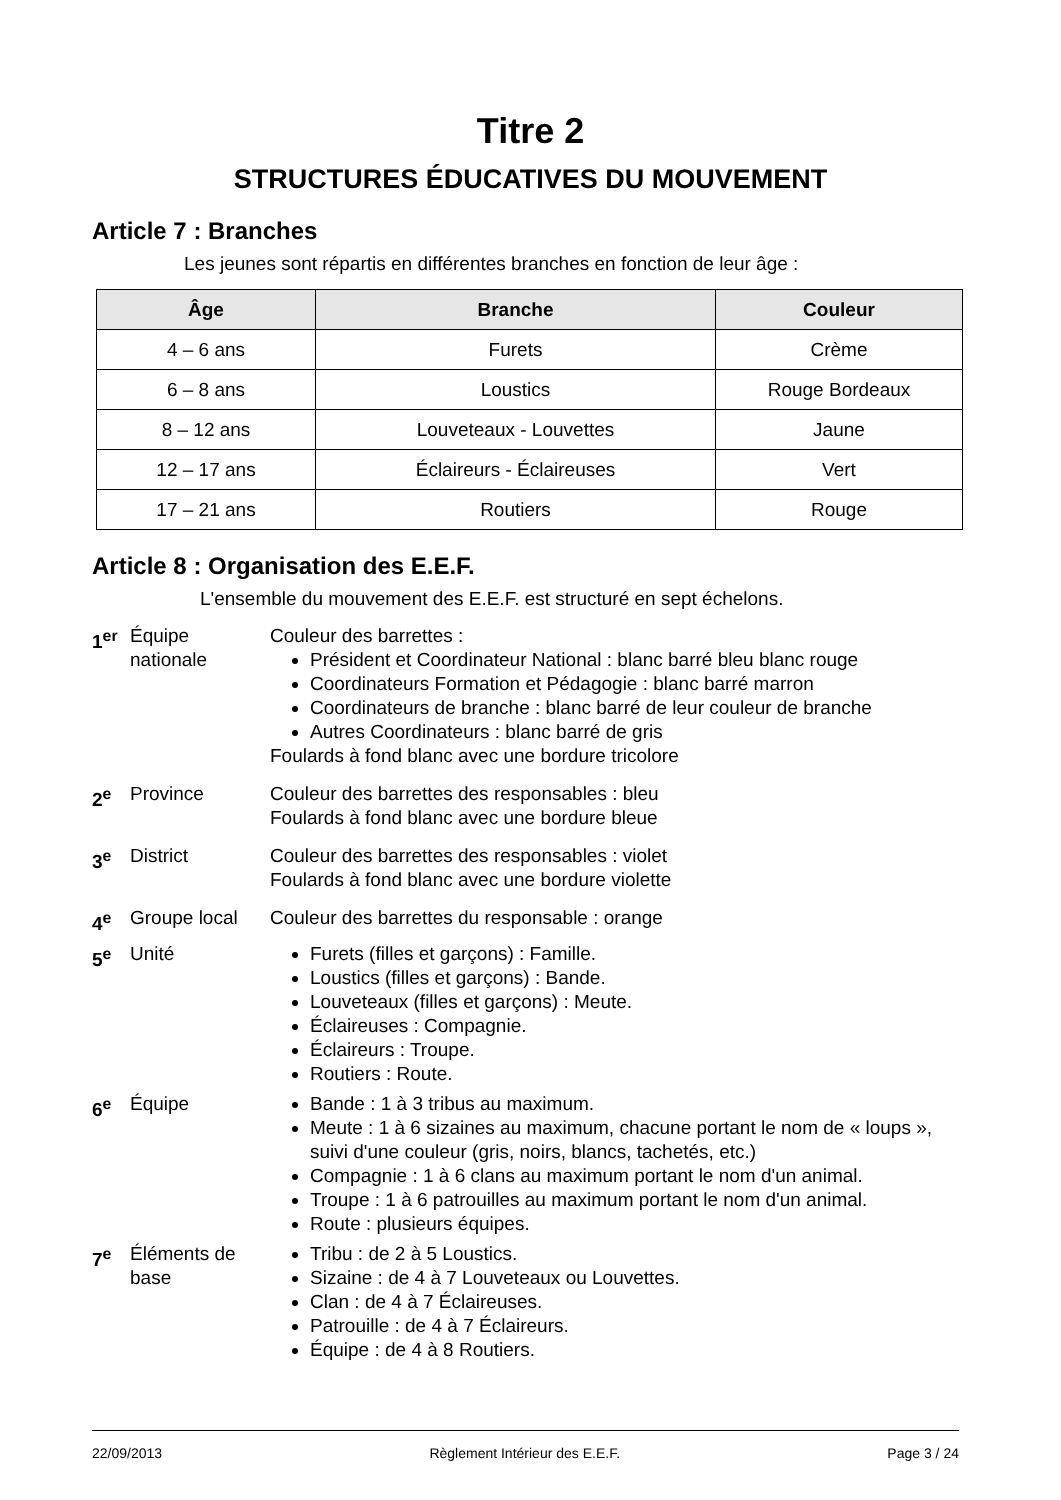Titre 2
STRUCTURES ÉDUCATIVES DU MOUVEMENT
Article 7 : Branches
Les jeunes sont répartis en différentes branches en fonction de leur âge :
| Âge | Branche | Couleur |
| --- | --- | --- |
| 4 – 6 ans | Furets | Crème |
| 6 – 8 ans | Loustics | Rouge Bordeaux |
| 8 – 12 ans | Louveteaux - Louvettes | Jaune |
| 12 – 17 ans | Éclaireurs - Éclaireuses | Vert |
| 17 – 21 ans | Routiers | Rouge |
Article 8 : Organisation des E.E.F.
L'ensemble du mouvement des E.E.F. est structuré en sept échelons.
1<sup>er</sup> Équipe nationale
Couleur des barrettes :
Président et Coordinateur National : blanc barré bleu blanc rouge
Coordinateurs Formation et Pédagogie : blanc barré marron
Coordinateurs de branche : blanc barré de leur couleur de branche
Autres Coordinateurs : blanc barré de gris
Foulards à fond blanc avec une bordure tricolore
2<sup>e</sup> Province Couleur des barrettes des responsables : bleu
Foulards à fond blanc avec une bordure bleue
3<sup>e</sup> District Couleur des barrettes des responsables : violet
Foulards à fond blanc avec une bordure violette
4<sup>e</sup> Groupe local Couleur des barrettes du responsable : orange
5<sup>e</sup> Unité Furets (filles et garçons) : Famille.
Loustics (filles et garçons) : Bande.
Louveteaux (filles et garçons) : Meute.
Éclaireuses : Compagnie.
Éclaireurs : Troupe.
Routiers : Route.
6<sup>e</sup> Équipe Bande : 1 à 3 tribus au maximum.
Meute : 1 à 6 sizaines au maximum, chacune portant le nom de « loups », suivi d'une couleur (gris, noirs, blancs, tachetés, etc.)
Compagnie : 1 à 6 clans au maximum portant le nom d'un animal.
Troupe : 1 à 6 patrouilles au maximum portant le nom d'un animal.
Route : plusieurs équipes.
7<sup>e</sup> Éléments de base
Tribu : de 2 à 5 Loustics.
Sizaine : de 4 à 7 Louveteaux ou Louvettes.
Clan : de 4 à 7 Éclaireuses.
Patrouille : de 4 à 7 Éclaireurs.
Équipe : de 4 à 8 Routiers.
22/09/2013 Règlement Intérieur des E.E.F. Page 3 / 24